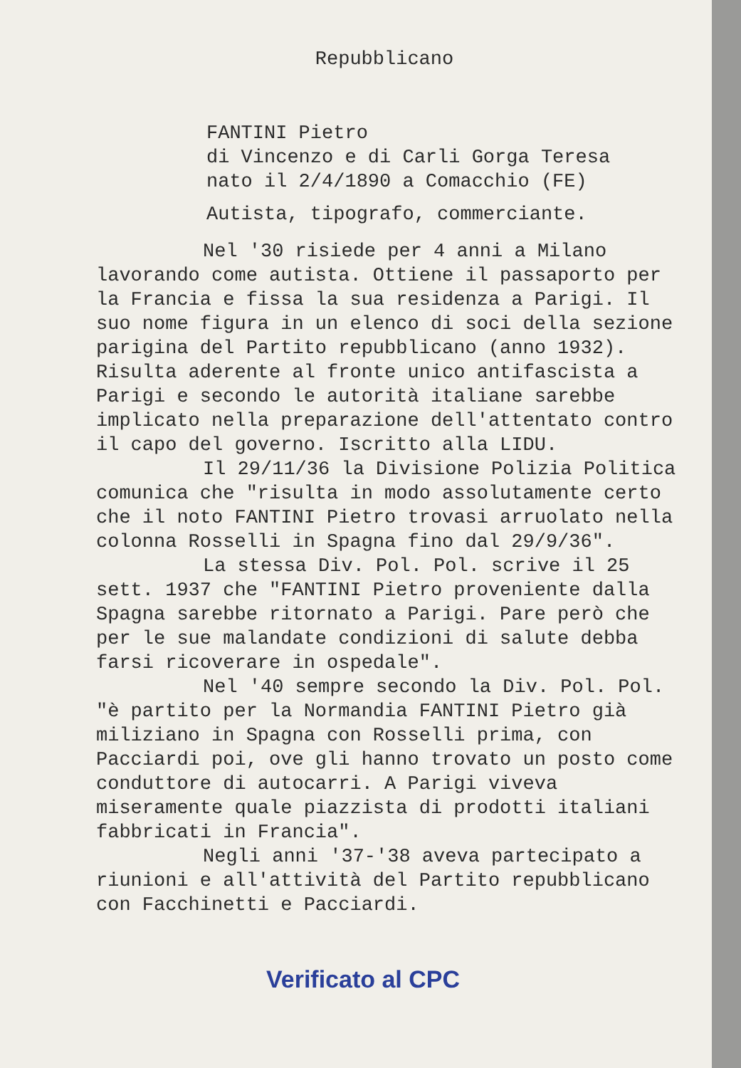Repubblicano
FANTINI Pietro
di Vincenzo e di Carli Gorga Teresa
nato il 2/4/1890 a Comacchio (FE)
Autista, tipografo, commerciante.
Nel '30 risiede per 4 anni a Milano lavorando come autista. Ottiene il passaporto per la Francia e fissa la sua residenza a Parigi. Il suo nome figura in un elenco di soci della sezione parigina del Partito repubblicano (anno 1932). Risulta aderente al fronte unico antifascista a Parigi e secondo le autorità italiane sarebbe implicato nella preparazione dell'attentato contro il capo del governo. Iscritto alla LIDU.
Il 29/11/36 la Divisione Polizia Politica comunica che "risulta in modo assolutamente certo che il noto FANTINI Pietro trovasi arruolato nella colonna Rosselli in Spagna fino dal 29/9/36".
La stessa Div. Pol. Pol. scrive il 25 sett. 1937 che "FANTINI Pietro proveniente dalla Spagna sarebbe ritornato a Parigi. Pare però che per le sue malandate condizioni di salute debba farsi ricoverare in ospedale".
Nel '40 sempre secondo la Div. Pol. Pol. "è partito per la Normandia FANTINI Pietro già miliziano in Spagna con Rosselli prima, con Pacciardi poi, ove gli hanno trovato un posto come conduttore di autocarri. A Parigi viveva miseramente quale piazzista di prodotti italiani fabbricati in Francia".
Negli anni '37-'38 aveva partecipato a riunioni e all'attività del Partito repubblicano con Facchinetti e Pacciardi.
Verificato al CPC